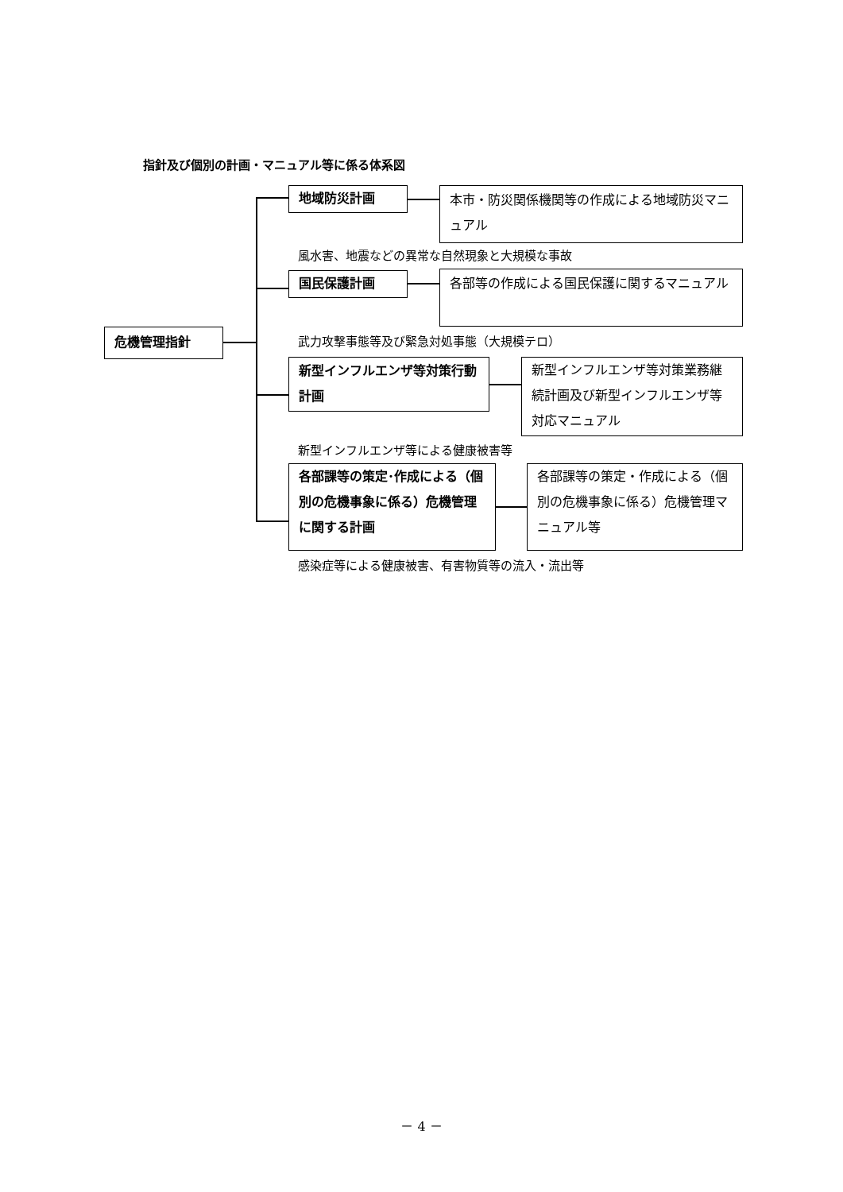指針及び個別の計画・マニュアル等に係る体系図
危機管理指針
地域防災計画
本市・防災関係機関等の作成による地域防災マニュアル
風水害、地震などの異常な自然現象と大規模な事故
国民保護計画 各部等の作成による国民保護に関するマニュアル
武力攻撃事態等及び緊急対処事態（大規模テロ）
新型インフルエンザ等対策行動計画
新型インフルエンザ等対策業務継続計画及び新型インフルエンザ等対応マニュアル
新型インフルエンザ等による健康被害等
各部課等の策定･作成による（個別の危機事象に係る）危機管理に関する計画
各部課等の策定・作成による（個別の危機事象に係る）危機管理マニュアル等
感染症等による健康被害、有害物質等の流入・流出等
－ 4 －